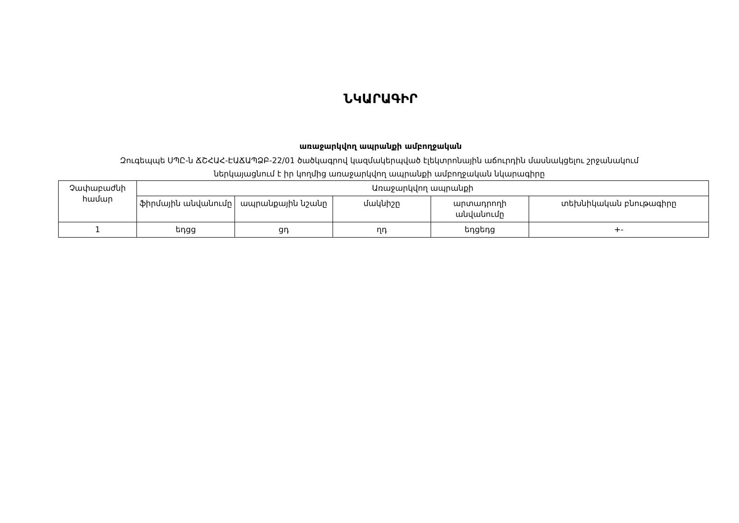ՆԿԱՐԱԳԻՐ
առաջարկվող ապրանքի ամբողջական
Զուգեպպե ՍՊԸ-ն ՃՇՀԱՀ-ԷԱՃԱՊՁԲ-22/01 ծածկագրով կազմակերպված էլեկտրոնային աճուրդին մասնակցելու շրջանակում
ներկայացնում է իր կողմից առաջարկվող ապրանքի ամբողջական նկարագիրը
| Չափաբաժնի համար | Առաջարկվող ապրանքի | | | | |
| --- | --- | --- | --- | --- | --- |
| | ֆիրմային անվանումը | ապրանքային նշանը | մակնիշը | արտադրողի անվանումը | տեխնիկական բնութագիրը |
| 1 | եդgg | gդ | ղդ | եդgեդg | +- |